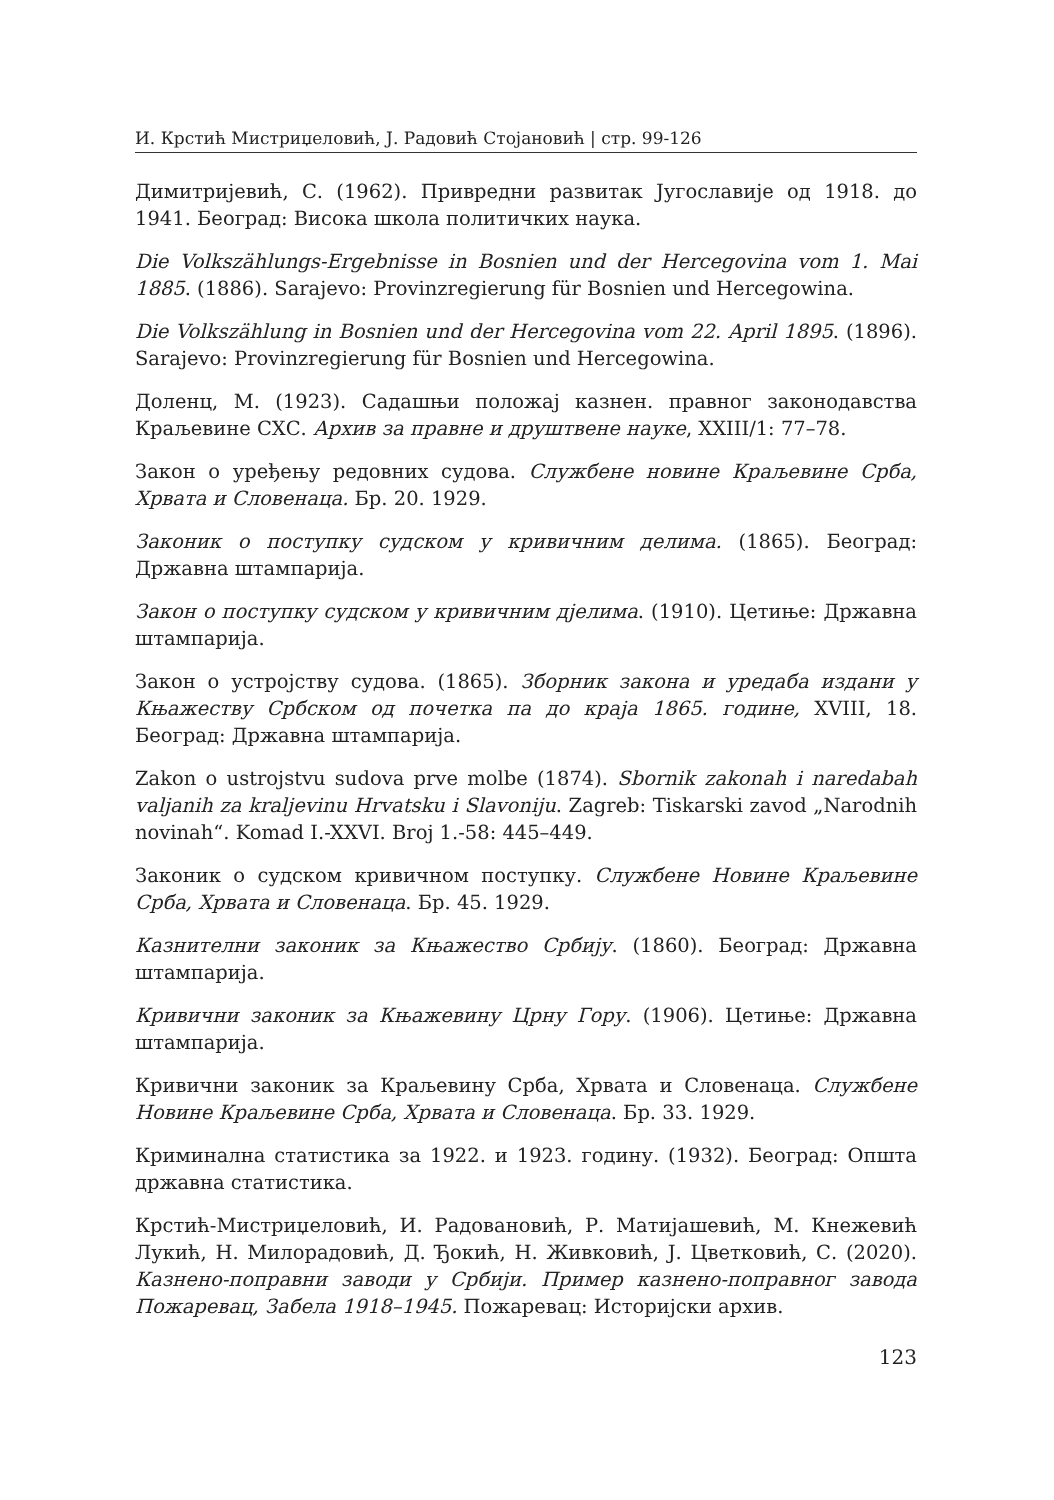И. Крстић Мистриџеловић, Ј. Радовић Стојановић | стр. 99-126
Димитријевић, С. (1962). Привредни развитак Југославије од 1918. до 1941. Београд: Висока школа политичких наука.
Die Volkszählungs-Ergebnisse in Bosnien und der Hercegovina vom 1. Mai 1885. (1886). Sarajevo: Provinzregierung für Bosnien und Hercegowina.
Die Volkszählung in Bosnien und der Hercegovina vom 22. April 1895. (1896). Sarajevo: Provinzregierung für Bosnien und Hercegowina.
Доленц, М. (1923). Садашњи положај казнен. правног законодавства Краљевине СХС. Архив за правне и друштвене науке, XXIII/1: 77–78.
Закон о уређењу редовних судова. Службене новине Краљевине Срба, Хрвата и Словенаца. Бр. 20. 1929.
Законик о поступку судском у кривичним делима. (1865). Београд: Државна штампарија.
Закон о поступку судском у кривичним дјелима. (1910). Цетиње: Државна штампарија.
Закон о устројству судова. (1865). Зборник закона и уредаба издани у Књажеству Србском од почетка па до краја 1865. године, XVIII, 18. Београд: Државна штампарија.
Zakon o ustrojstvu sudova prve molbe (1874). Sbornik zakonah i naredabah valjanih za kraljevinu Hrvatsku i Slavoniju. Zagreb: Tiskarski zavod „Narodnih novinah“. Komad I.-XXVI. Broj 1.-58: 445–449.
Законик о судском кривичном поступку. Службене Новине Краљевине Срба, Хрвата и Словенаца. Бр. 45. 1929.
Казнителни законик за Књажество Србију. (1860). Београд: Државна штампарија.
Кривични законик за Књажевину Црну Гору. (1906). Цетиње: Државна штампарија.
Кривични законик за Краљевину Срба, Хрвата и Словенаца. Службене Новине Краљевине Срба, Хрвата и Словенаца. Бр. 33. 1929.
Криминална статистика за 1922. и 1923. годину. (1932). Београд: Општа државна статистика.
Крстић-Мистриџеловић, И. Радовановић, Р. Матијашевић, М. Кнежевић Лукић, Н. Милорадовић, Д. Ђокић, Н. Живковић, Ј. Цветковић, С. (2020). Казнено-поправни заводи у Србији. Пример казнено-поправног завода Пожаревац, Забела 1918–1945. Пожаревац: Историјски архив.
123